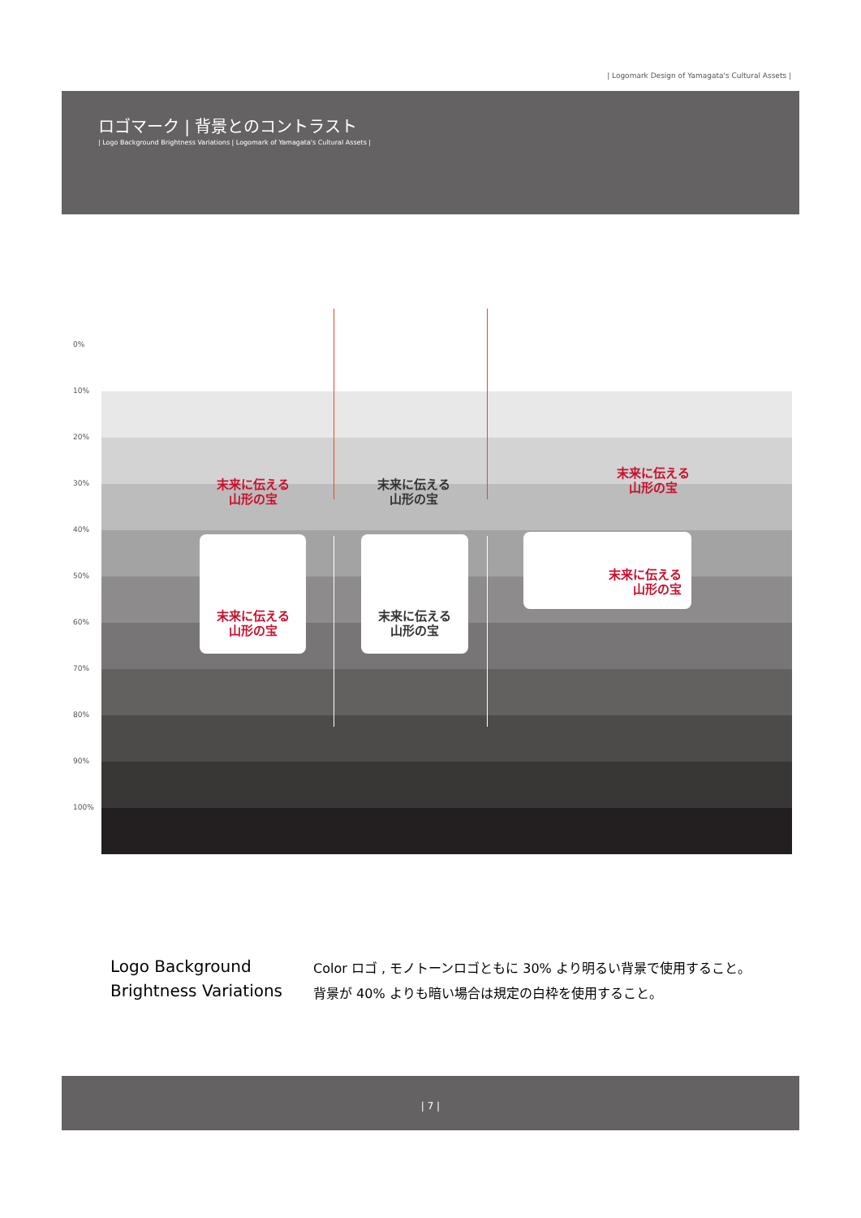| Logomark Design of Yamagata's Cultural Assets |
ロゴマーク | 背景とのコントラスト
| Logo Background Brightness Variations | Logomark of Yamagata's Cultural Assets |
0%
10%
20%
30%
40%
50%
60%
70%
80%
90%
100%
末来に伝える
山形の宝
末来に伝える
山形の宝
末来に伝える
山形の宝
末来に伝える
山形の宝
末来に伝える
山形の宝
末来に伝える
山形の宝
Logo Background
Brightness Variations
Color ロゴ , モノトーンロゴともに 30% より明るい背景で使用すること。
背景が 40% よりも暗い場合は規定の白枠を使用すること。
| 7 |